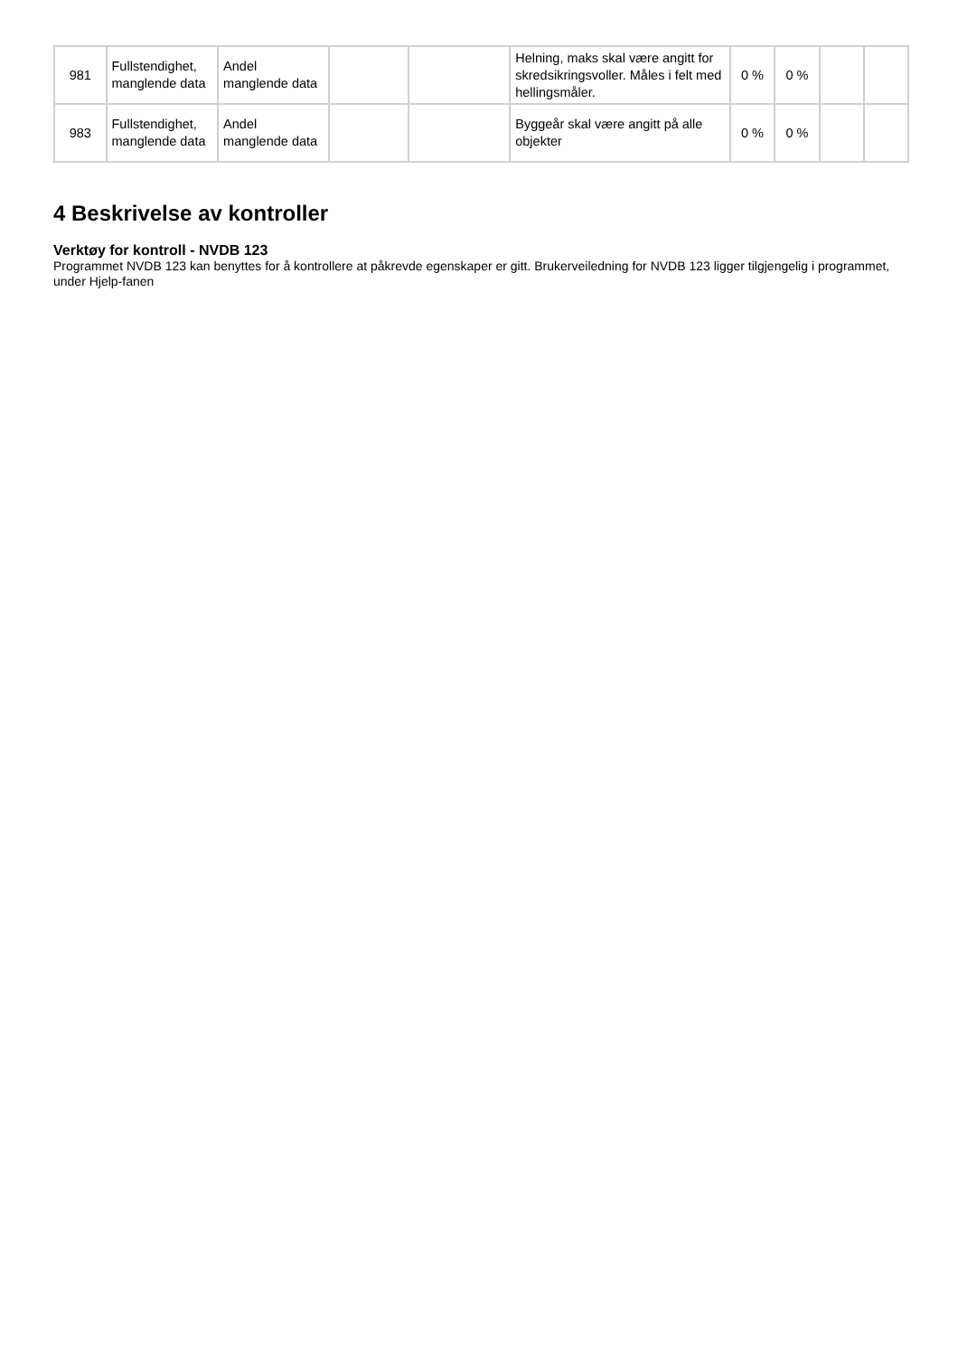| 981 | Fullstendighet, manglende data | Andel manglende data | | | Helning, maks skal være angitt for skredsikringsvoller. Måles i felt med hellingsmåler. | 0 % | 0 % | | |
| 983 | Fullstendighet, manglende data | Andel manglende data | | | Byggeår skal være angitt på alle objekter | 0 % | 0 % | | |
4 Beskrivelse av kontroller
Verktøy for kontroll - NVDB 123
Programmet NVDB 123 kan benyttes for å kontrollere at påkrevde egenskaper er gitt. Brukerveiledning for NVDB 123 ligger tilgjengelig i programmet, under Hjelp-fanen